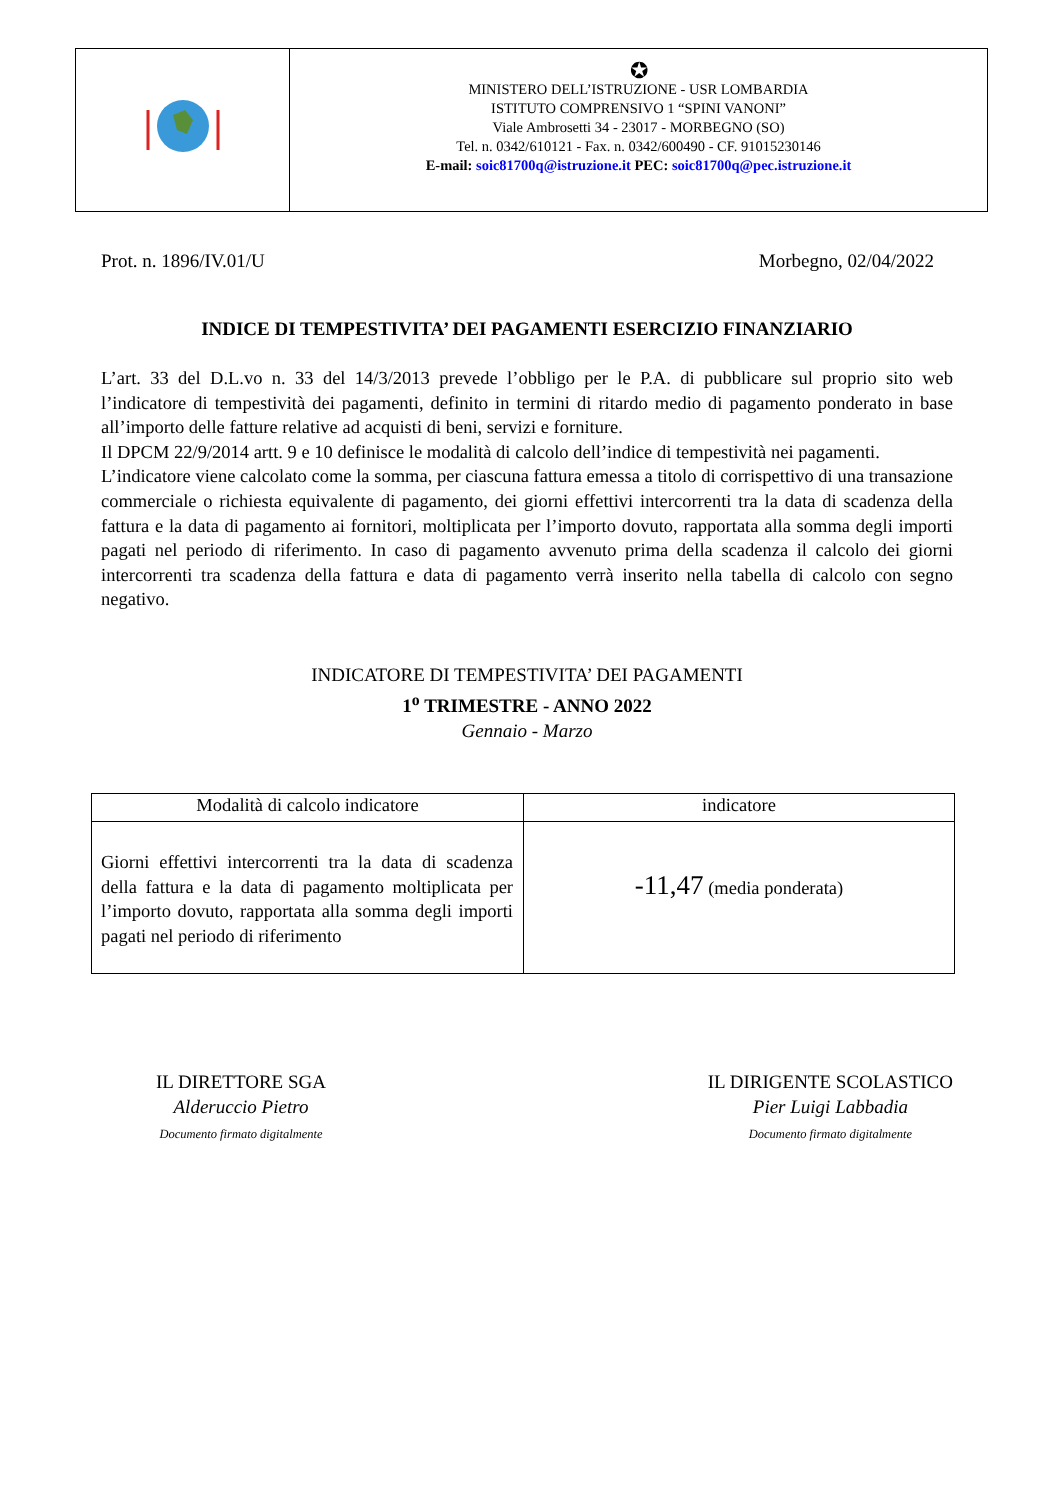✪
MINISTERO DELL’ISTRUZIONE - USR LOMBARDIA
ISTITUTO COMPRENSIVO 1 “SPINI VANONI”
Viale Ambrosetti 34 - 23017 - MORBEGNO (SO)
Tel. n. 0342/610121 - Fax. n. 0342/600490 - CF. 91015230146
E-mail: soic81700q@istruzione.it PEC: soic81700q@pec.istruzione.it
Prot. n. 1896/IV.01/U Morbegno, 02/04/2022
INDICE DI TEMPESTIVITA’ DEI PAGAMENTI ESERCIZIO FINANZIARIO
L’art. 33 del D.L.vo n. 33 del 14/3/2013 prevede l’obbligo per le P.A. di pubblicare sul proprio sito web l’indicatore di tempestività dei pagamenti, definito in termini di ritardo medio di pagamento ponderato in base all’importo delle fatture relative ad acquisti di beni, servizi e forniture.
Il DPCM 22/9/2014 artt. 9 e 10 definisce le modalità di calcolo dell’indice di tempestività nei pagamenti.
L’indicatore viene calcolato come la somma, per ciascuna fattura emessa a titolo di corrispettivo di una transazione commerciale o richiesta equivalente di pagamento, dei giorni effettivi intercorrenti tra la data di scadenza della fattura e la data di pagamento ai fornitori, moltiplicata per l’importo dovuto, rapportata alla somma degli importi pagati nel periodo di riferimento. In caso di pagamento avvenuto prima della scadenza il calcolo dei giorni intercorrenti tra scadenza della fattura e data di pagamento verrà inserito nella tabella di calcolo con segno negativo.
INDICATORE DI TEMPESTIVITA’ DEI PAGAMENTI
1<sup>o</sup> TRIMESTRE - ANNO 2022
Gennaio - Marzo
| Modalità di calcolo indicatore | indicatore |
| --- | --- |
| Giorni effettivi intercorrenti tra la data di scadenza della fattura e la data di pagamento moltiplicata per l’importo dovuto, rapportata alla somma degli importi pagati nel periodo di riferimento | -11,47 (media ponderata) |
IL DIRETTORE SGA
Alderuccio Pietro
Documento firmato digitalmente
IL DIRIGENTE SCOLASTICO
Pier Luigi Labbadia
Documento firmato digitalmente